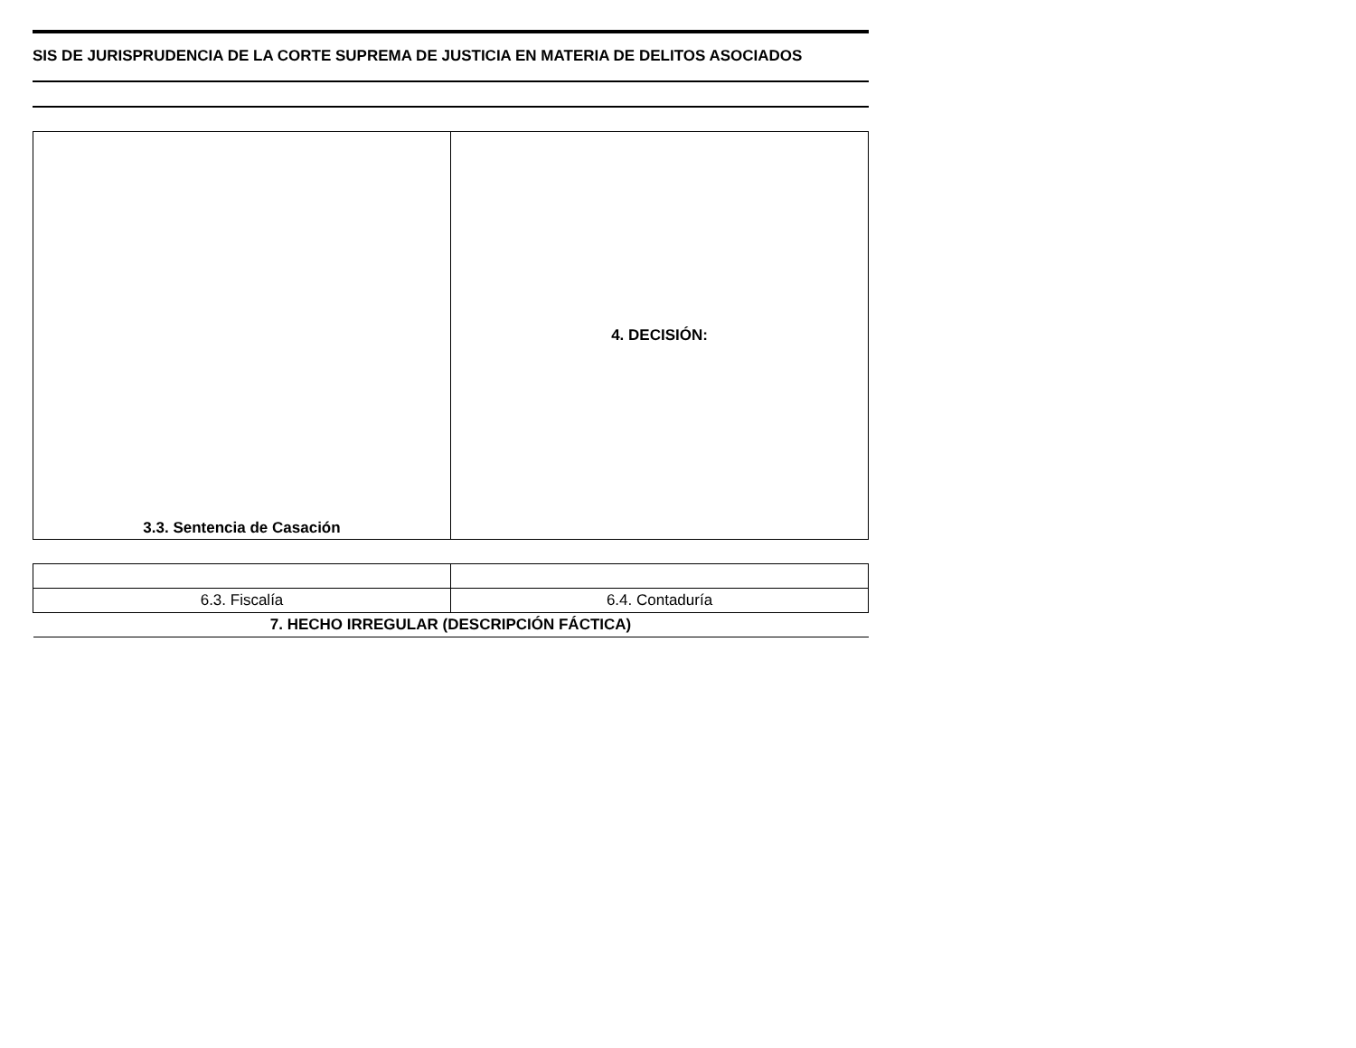SIS DE JURISPRUDENCIA DE LA CORTE SUPREMA DE JUSTICIA EN MATERIA DE DELITOS ASOCIADOS
| 3.3. Sentencia de Casación | 4. DECISIÓN: |
| 6.3. Fiscalía | 6.4. Contaduría |
| 7. HECHO IRREGULAR (DESCRIPCIÓN FÁCTICA) | |